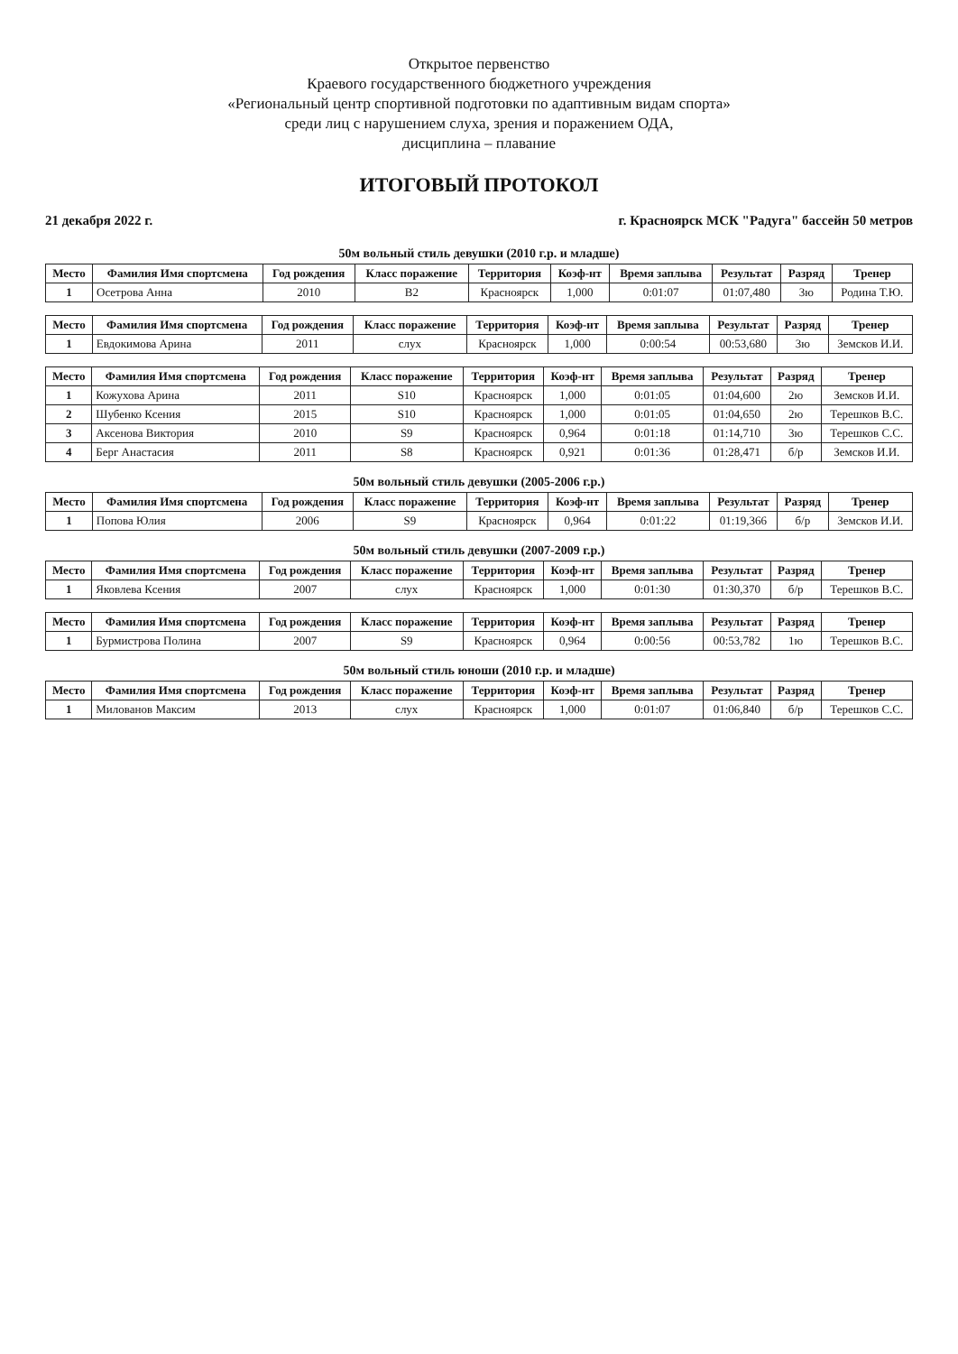Открытое первенство
Краевого государственного бюджетного учреждения
«Региональный центр спортивной подготовки по адаптивным видам спорта»
среди лиц с нарушением слуха, зрения и поражением ОДА,
дисциплина – плавание
ИТОГОВЫЙ ПРОТОКОЛ
21 декабря 2022 г. г. Красноярск МСК "Радуга" бассейн 50 метров
50м вольный стиль девушки (2010 г.р. и младше)
| Место | Фамилия Имя спортсмена | Год рождения | Класс поражение | Территория | Коэф-нт | Время заплыва | Результат | Разряд | Тренер |
| --- | --- | --- | --- | --- | --- | --- | --- | --- | --- |
| 1 | Осетрова Анна | 2010 | B2 | Красноярск | 1,000 | 0:01:07 | 01:07,480 | 3ю | Родина Т.Ю. |
| Место | Фамилия Имя спортсмена | Год рождения | Класс поражение | Территория | Коэф-нт | Время заплыва | Результат | Разряд | Тренер |
| --- | --- | --- | --- | --- | --- | --- | --- | --- | --- |
| 1 | Евдокимова Арина | 2011 | слух | Красноярск | 1,000 | 0:00:54 | 00:53,680 | 3ю | Земсков И.И. |
| Место | Фамилия Имя спортсмена | Год рождения | Класс поражение | Территория | Коэф-нт | Время заплыва | Результат | Разряд | Тренер |
| --- | --- | --- | --- | --- | --- | --- | --- | --- | --- |
| 1 | Кожухова Арина | 2011 | S10 | Красноярск | 1,000 | 0:01:05 | 01:04,600 | 2ю | Земсков И.И. |
| 2 | Шубенко Ксения | 2015 | S10 | Красноярск | 1,000 | 0:01:05 | 01:04,650 | 2ю | Терешков В.С. |
| 3 | Аксенова Виктория | 2010 | S9 | Красноярск | 0,964 | 0:01:18 | 01:14,710 | 3ю | Терешков С.С. |
| 4 | Берг Анастасия | 2011 | S8 | Красноярск | 0,921 | 0:01:36 | 01:28,471 | б/р | Земсков И.И. |
50м вольный стиль девушки (2005-2006 г.р.)
| Место | Фамилия Имя спортсмена | Год рождения | Класс поражение | Территория | Коэф-нт | Время заплыва | Результат | Разряд | Тренер |
| --- | --- | --- | --- | --- | --- | --- | --- | --- | --- |
| 1 | Попова Юлия | 2006 | S9 | Красноярск | 0,964 | 0:01:22 | 01:19,366 | б/р | Земсков И.И. |
50м вольный стиль девушки (2007-2009 г.р.)
| Место | Фамилия Имя спортсмена | Год рождения | Класс поражение | Территория | Коэф-нт | Время заплыва | Результат | Разряд | Тренер |
| --- | --- | --- | --- | --- | --- | --- | --- | --- | --- |
| 1 | Яковлева Ксения | 2007 | слух | Красноярск | 1,000 | 0:01:30 | 01:30,370 | б/р | Терешков В.С. |
| Место | Фамилия Имя спортсмена | Год рождения | Класс поражение | Территория | Коэф-нт | Время заплыва | Результат | Разряд | Тренер |
| --- | --- | --- | --- | --- | --- | --- | --- | --- | --- |
| 1 | Бурмистрова Полина | 2007 | S9 | Красноярск | 0,964 | 0:00:56 | 00:53,782 | 1ю | Терешков В.С. |
50м вольный стиль юноши (2010 г.р. и младше)
| Место | Фамилия Имя спортсмена | Год рождения | Класс поражение | Территория | Коэф-нт | Время заплыва | Результат | Разряд | Тренер |
| --- | --- | --- | --- | --- | --- | --- | --- | --- | --- |
| 1 | Милованов Максим | 2013 | слух | Красноярск | 1,000 | 0:01:07 | 01:06,840 | б/р | Терешков С.С. |